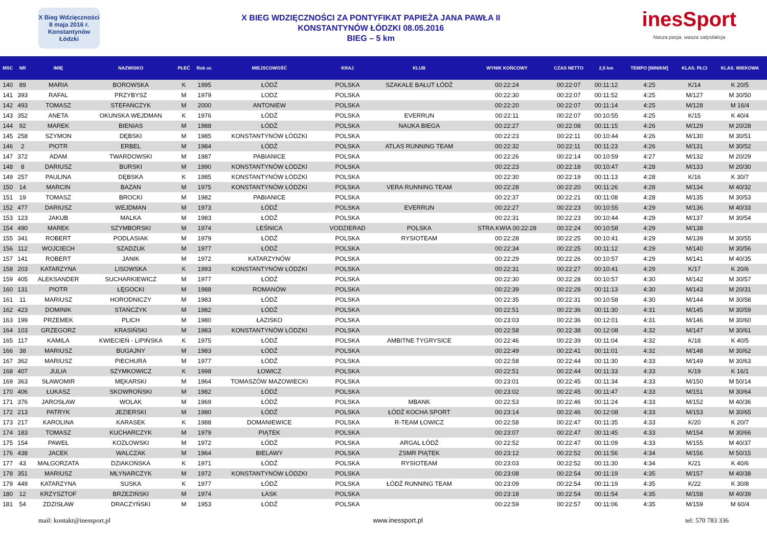X Bieg Wdzięczności
8 maja 2016 r.
Konstantynów Łódzki
X BIEG WDZIĘCZNOŚCI ZA PONTYFIKAT PAPIEŻA JANA PAWŁA II
KONSTANTYNÓW ŁÓDZKI 08.05.2016
BIEG – 5 km
inesSport
Nasza pasja, wasza satysfakcja
| MSC | NR | IMIĘ | NAZWISKO | PŁEĆ | Rok ur. | MIEJSCOWOŚĆ | KRAJ | KLUB | WYNIK KOŃCOWY | CZAS NETTO | 2,5 km | TEMPO [MIN/KM] | KLAS. PŁCI | KLAS. WIEKOWA |
| --- | --- | --- | --- | --- | --- | --- | --- | --- | --- | --- | --- | --- | --- | --- |
| 140 | 89 | MARIA | BOROWSKA | K | 1995 | ŁÓDŹ | POLSKA | SZAKALE BAŁUT ŁÓDŹ | 00:22:24 | 00:22:07 | 00:11:12 | 4:25 | K/14 | K 20/5 |
| 141 | 393 | RAFAL | PRZYBYSZ | M | 1979 | LODZ | POLSKA | | 00:22:30 | 00:22:07 | 00:11:52 | 4:25 | M/127 | M 30/50 |
| 142 | 493 | TOMASZ | STEFAŃCZYK | M | 2000 | ANTONIEW | POLSKA | | 00:22:20 | 00:22:07 | 00:11:14 | 4:25 | M/128 | M 16/4 |
| 143 | 352 | ANETA | OKUNSKA WEJDMAN | K | 1976 | ŁÓDŹ | POLSKA | EVERRUN | 00:22:11 | 00:22:07 | 00:10:55 | 4:25 | K/15 | K 40/4 |
| 144 | 92 | MAREK | BIENIAS | M | 1988 | ŁÓDŹ | POLSKA | NAUKA BIEGA | 00:22:27 | 00:22:08 | 00:11:15 | 4:26 | M/129 | M 20/28 |
| 145 | 258 | SZYMON | DĘBSKI | M | 1985 | KONSTANTYNÓW ŁÓDZKI | POLSKA | | 00:22:23 | 00:22:11 | 00:10:44 | 4:26 | M/130 | M 30/51 |
| 146 | 2 | PIOTR | ERBEL | M | 1984 | ŁÓDŹ | POLSKA | ATLAS RUNNING TEAM | 00:22:32 | 00:22:11 | 00:11:23 | 4:26 | M/131 | M 30/52 |
| 147 | 372 | ADAM | TWARDOWSKI | M | 1987 | PABIANICE | POLSKA | | 00:22:26 | 00:22:14 | 00:10:59 | 4:27 | M/132 | M 20/29 |
| 148 | 8 | DARIUSZ | BURSKI | M | 1990 | KONSTANTYNÓW ŁÓDZKI | POLSKA | | 00:22:23 | 00:22:18 | 00:10:47 | 4:28 | M/133 | M 20/30 |
| 149 | 257 | PAULINA | DĘBSKA | K | 1985 | KONSTANTYNÓW ŁÓDZKI | POLSKA | | 00:22:30 | 00:22:19 | 00:11:13 | 4:28 | K/16 | K 30/7 |
| 150 | 14 | MARCIN | BAZAN | M | 1975 | KONSTANTYNÓW ŁÓDZKI | POLSKA | VERA RUNNING TEAM | 00:22:28 | 00:22:20 | 00:11:26 | 4:28 | M/134 | M 40/32 |
| 151 | 19 | TOMASZ | BROCKI | M | 1982 | PABIANICE | POLSKA | | 00:22:37 | 00:22:21 | 00:11:08 | 4:28 | M/135 | M 30/53 |
| 152 | 477 | DARIUSZ | WEJDMAN | M | 1973 | ŁÓDŹ | POLSKA | EVERRUN | 00:22:27 | 00:22:23 | 00:10:55 | 4:29 | M/136 | M 40/33 |
| 153 | 123 | JAKUB | MALKA | M | 1983 | ŁÓDŹ | POLSKA | | 00:22:31 | 00:22:23 | 00:10:44 | 4:29 | M/137 | M 30/54 |
| 154 | 490 | MAREK | SZYMBORSKI | M | 1974 | LEŚNICA | VODZIERAD | POLSKA | STRA.KWIA 00:22:28 | 00:22:24 | 00:10:58 | 4:29 | M/138 | |
| 155 | 341 | ROBERT | PODLASIAK | M | 1979 | ŁÓDŹ | POLSKA | RYSIOTEAM | 00:22:28 | 00:22:25 | 00:10:41 | 4:29 | M/139 | M 30/55 |
| 156 | 112 | WOJCIECH | SZADZUK | M | 1977 | ŁÓDŹ | POLSKA | | 00:22:34 | 00:22:25 | 00:11:12 | 4:29 | M/140 | M 30/56 |
| 157 | 141 | ROBERT | JANIK | M | 1972 | KATARZYNÓW | POLSKA | | 00:22:29 | 00:22:26 | 00:10:57 | 4:29 | M/141 | M 40/35 |
| 158 | 203 | KATARZYNA | LISOWSKA | K | 1993 | KONSTANTYNÓW ŁÓDZKI | POLSKA | | 00:22:31 | 00:22:27 | 00:10:41 | 4:29 | K/17 | K 20/6 |
| 159 | 405 | ALEKSANDER | SUCHARKIEWICZ | M | 1977 | ŁÓDŹ | POLSKA | | 00:22:30 | 00:22:28 | 00:10:57 | 4:30 | M/142 | M 30/57 |
| 160 | 131 | PIOTR | ŁĘGOCKI | M | 1988 | ROMANÓW | POLSKA | | 00:22:39 | 00:22:28 | 00:11:13 | 4:30 | M/143 | M 20/31 |
| 161 | 11 | MARIUSZ | HORODNICZY | M | 1983 | ŁÓDŹ | POLSKA | | 00:22:35 | 00:22:31 | 00:10:58 | 4:30 | M/144 | M 30/58 |
| 162 | 423 | DOMINIK | STAŃCZYK | M | 1982 | ŁÓDŹ | POLSKA | | 00:22:51 | 00:22:36 | 00:11:30 | 4:31 | M/145 | M 30/59 |
| 163 | 199 | PRZEMEK | PLICH | M | 1980 | ŁAZISKO | POLSKA | | 00:23:03 | 00:22:36 | 00:12:01 | 4:31 | M/146 | M 30/60 |
| 164 | 103 | GRZEGORZ | KRASIŃSKI | M | 1983 | KONSTANTYNÓW ŁÓDZKI | POLSKA | | 00:22:58 | 00:22:38 | 00:12:08 | 4:32 | M/147 | M 30/61 |
| 165 | 117 | KAMILA | KWIECIEŃ - LIPIŃSKA | K | 1975 | ŁÓDŹ | POLSKA | AMBITNE TYGRYSICE | 00:22:46 | 00:22:39 | 00:11:04 | 4:32 | K/18 | K 40/5 |
| 166 | 38 | MARIUSZ | BUGAJNY | M | 1983 | ŁÓDŹ | POLSKA | | 00:22:49 | 00:22:41 | 00:11:01 | 4:32 | M/148 | M 30/62 |
| 167 | 362 | MARIUSZ | PIECHURA | M | 1977 | ŁÓDŹ | POLSKA | | 00:22:58 | 00:22:44 | 00:11:30 | 4:33 | M/149 | M 30/63 |
| 168 | 407 | JULIA | SZYMKOWICZ | K | 1998 | ŁOWICZ | POLSKA | | 00:22:51 | 00:22:44 | 00:11:33 | 4:33 | K/19 | K 16/1 |
| 169 | 363 | SŁAWOMIR | MĘKARSKI | M | 1964 | TOMASZÓW MAZOWIECKI | POLSKA | | 00:23:01 | 00:22:45 | 00:11:34 | 4:33 | M/150 | M 50/14 |
| 170 | 406 | ŁUKASZ | SKOWROŃSKI | M | 1982 | ŁÓDŹ | POLSKA | | 00:23:02 | 00:22:45 | 00:11:47 | 4:33 | M/151 | M 30/64 |
| 171 | 376 | JAROSŁAW | WOLAK | M | 1969 | ŁÓDŹ | POLSKA | MBANK | 00:22:53 | 00:22:46 | 00:11:24 | 4:33 | M/152 | M 40/36 |
| 172 | 213 | PATRYK | JEZIERSKI | M | 1980 | ŁÓDŹ | POLSKA | ŁÓDŹ KOCHA SPORT | 00:23:14 | 00:22:46 | 00:12:08 | 4:33 | M/153 | M 30/65 |
| 173 | 217 | KAROLINA | KARASEK | K | 1988 | DOMANIEWICE | POLSKA | R-TEAM ŁOWICZ | 00:22:58 | 00:22:47 | 00:11:35 | 4:33 | K/20 | K 20/7 |
| 174 | 183 | TOMASZ | KUCHARCZYK | M | 1979 | PIĄTEK | POLSKA | | 00:23:07 | 00:22:47 | 00:11:45 | 4:33 | M/154 | M 30/66 |
| 175 | 154 | PAWEŁ | KOZŁOWSKI | M | 1972 | ŁÓDŹ | POLSKA | ARGAL ŁÓDŹ | 00:22:52 | 00:22:47 | 00:11:09 | 4:33 | M/155 | M 40/37 |
| 176 | 438 | JACEK | WALCZAK | M | 1964 | BIELAWY | POLSKA | ZSMR PIĄTEK | 00:23:12 | 00:22:52 | 00:11:56 | 4:34 | M/156 | M 50/15 |
| 177 | 43 | MAŁGORZATA | DZIAKOŃSKA | K | 1971 | ŁÓDŹ | POLSKA | RYSIOTEAM | 00:23:03 | 00:22:52 | 00:11:30 | 4:34 | K/21 | K 40/6 |
| 178 | 351 | MARIUSZ | MŁYNARCZYK | M | 1972 | KONSTANTYNÓW ŁÓDZKI | POLSKA | | 00:23:08 | 00:22:54 | 00:11:19 | 4:35 | M/157 | M 40/38 |
| 179 | 449 | KATARZYNA | SUSKA | K | 1977 | ŁÓDŹ | POLSKA | ŁÓDŹ RUNNING TEAM | 00:23:09 | 00:22:54 | 00:11:19 | 4:35 | K/22 | K 30/8 |
| 180 | 12 | KRZYSZTOF | BRZEZIŃSKI | M | 1974 | ŁASK | POLSKA | | 00:23:18 | 00:22:54 | 00:11:54 | 4:35 | M/158 | M 40/39 |
| 181 | 54 | ZDZISŁAW | DRACZYŃSKI | M | 1953 | ŁÓDŹ | POLSKA | | 00:22:59 | 00:22:57 | 00:11:06 | 4:35 | M/159 | M 60/4 |
mail: kontakt@inessport.pl www.inessport.pl tel: 570 783 336